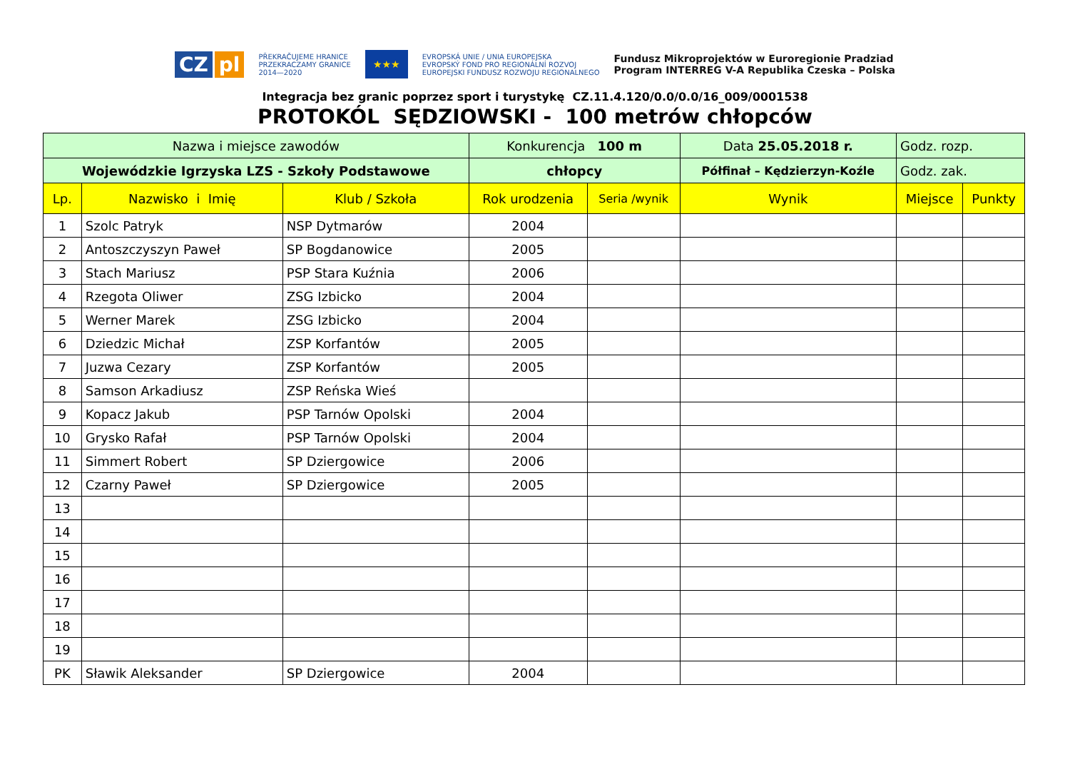CZ pl
PŘEKRAČUJEME HRANICE
PRZEKRACZAMY GRANICE
2014—2020
★★★
EVROPSKÁ UNIE / UNIA EUROPEJSKA
EVROPSKÝ FOND PRO REGIONÁLNÍ ROZVOJ
EUROPEJSKI FUNDUSZ ROZWOJU REGIONALNEGO
Fundusz Mikroprojektów w Euroregionie Pradziad
Program INTERREG V-A Republika Czeska – Polska
Integracja bez granic poprzez sport i turystykę CZ.11.4.120/0.0/0.0/16_009/0001538
PROTOKÓL SĘDZIOWSKI - 100 metrów chłopców
| Nazwa i miejsce zawodów | | | Konkurencja 100 m | | Data 25.05.2018 r. | Godz. rozp. | |
| Wojewódzkie Igrzyska LZS - Szkoły Podstawowe | | | chłopcy | | Półfinał – Kędzierzyn-Koźle | Godz. zak. | |
| Lp. | Nazwisko i Imię | Klub / Szkoła | Rok urodzenia | Seria /wynik | Wynik | Miejsce | Punkty |
| 1 | Szolc Patryk | NSP Dytmarów | 2004 | | | | |
| 2 | Antoszczyszyn Paweł | SP Bogdanowice | 2005 | | | | |
| 3 | Stach Mariusz | PSP Stara Kuźnia | 2006 | | | | |
| 4 | Rzegota Oliwer | ZSG Izbicko | 2004 | | | | |
| 5 | Werner Marek | ZSG Izbicko | 2004 | | | | |
| 6 | Dziedzic Michał | ZSP Korfantów | 2005 | | | | |
| 7 | Juzwa Cezary | ZSP Korfantów | 2005 | | | | |
| 8 | Samson Arkadiusz | ZSP Reńska Wieś | | | | | |
| 9 | Kopacz Jakub | PSP Tarnów Opolski | 2004 | | | | |
| 10 | Grysko Rafał | PSP Tarnów Opolski | 2004 | | | | |
| 11 | Simmert Robert | SP Dziergowice | 2006 | | | | |
| 12 | Czarny Paweł | SP Dziergowice | 2005 | | | | |
| 13 | | | | | | | |
| 14 | | | | | | | |
| 15 | | | | | | | |
| 16 | | | | | | | |
| 17 | | | | | | | |
| 18 | | | | | | | |
| 19 | | | | | | | |
| PK | Sławik Aleksander | SP Dziergowice | 2004 | | | | |